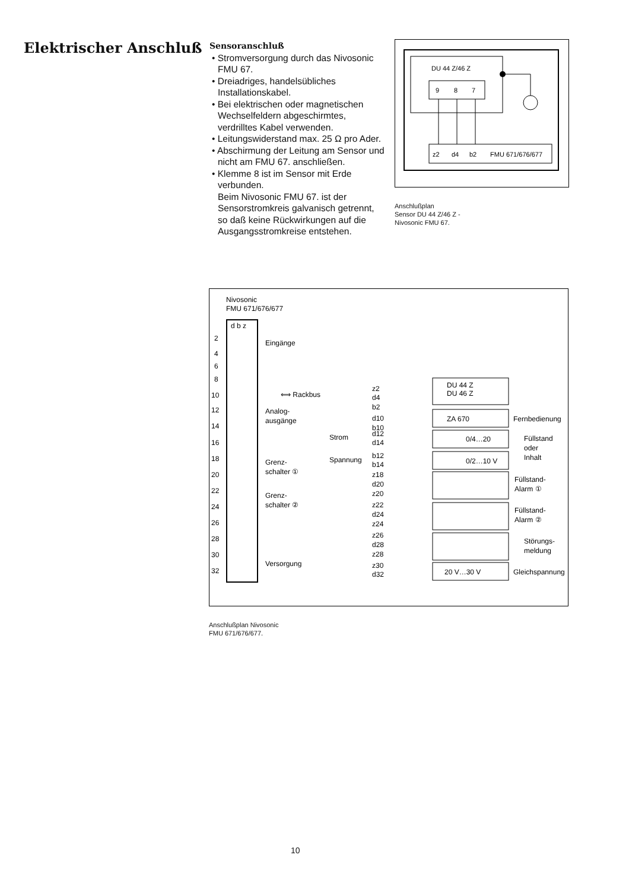Elektrischer Anschluß
Sensoranschluß
• Stromversorgung durch das Nivosonic FMU 67.
• Dreiadriges, handelsübliches Installationskabel.
• Bei elektrischen oder magnetischen Wechselfeldern abgeschirmtes, verdrilltes Kabel verwenden.
• Leitungswiderstand max. 25 Ω pro Ader.
• Abschirmung der Leitung am Sensor und nicht am FMU 67. anschließen.
• Klemme 8 ist im Sensor mit Erde verbunden.
Beim Nivosonic FMU 67. ist der Sensorstromkreis galvanisch getrennt, so daß keine Rückwirkungen auf die Ausgangsstromkreise entstehen.
DU 44 Z/46 Z
9
8
7
z2
d4
b2
FMU 671/676/677
Anschlußplan
Sensor DU 44 Z/46 Z -
Nivosonic FMU 67.
Nivosonic
FMU 671/676/677
d b z
2
4
6
8
10
12
14
16
18
20
22
24
26
28
30
32
Eingänge
⟺ Rackbus
Analog-
ausgänge
Grenz-
schalter ①
Grenz-
schalter ②
Versorgung
z2
d4
b2
DU 44 Z
DU 46 Z
d10
b10
ZA 670
Fernbedienung
Strom
d12
d14
0/4…20
Spannung
b12
b14
0/2…10 V
Füllstand
oder
Inhalt
z18
d20
z20
Füllstand-
Alarm ①
z22
d24
z24
Füllstand-
Alarm ②
z26
d28
z28
Störungs-
meldung
z30
d32
20 V…30 V
Gleichspannung
Anschlußplan Nivosonic
FMU 671/676/677.
10